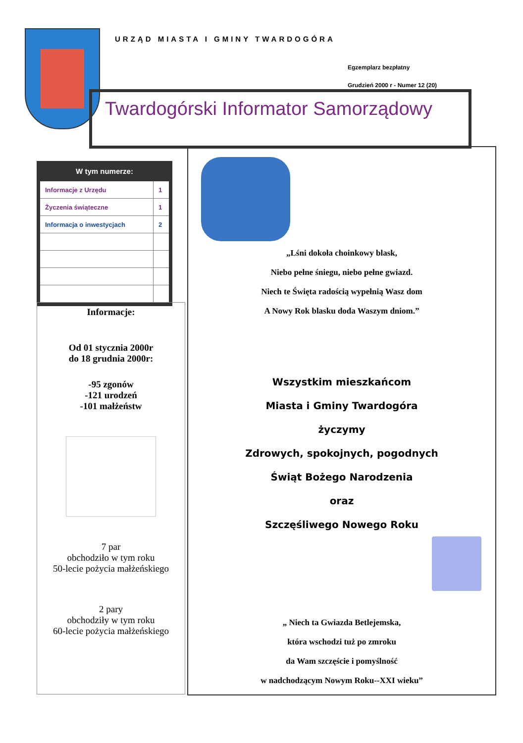URZĄD MIASTA I GMINY TWARDOGÓRA
Egzemplarz bezpłatny
Grudzień 2000 r - Numer 12 (20)
Twardogórski Informator Samorządowy
W tym numerze:
| Informacje z Urzędu | 1 |
| Życzenia świąteczne | 1 |
| Informacja o inwestycjach | 2 |
Informacje:
Od 01 stycznia 2000r
do 18 grudnia 2000r:
-95 zgonów
-121 urodzeń
-101 małżeństw
7 par
obchodziło w tym roku
50-lecie pożycia małżeńskiego
2 pary
obchodziły w tym roku
60-lecie pożycia małżeńskiego
„Lśni dokoła choinkowy blask,
Niebo pełne śniegu, niebo pełne gwiazd.
Niech te Święta radością wypełnią Wasz dom
A Nowy Rok blasku doda Waszym dniom.”
Wszystkim mieszkańcom
Miasta i Gminy Twardogóra
życzymy
Zdrowych, spokojnych, pogodnych
Świąt Bożego Narodzenia
oraz
Szczęśliwego Nowego Roku
„ Niech ta Gwiazda Betlejemska,
która wschodzi tuż po zmroku
da Wam szczęście i pomyślność
w nadchodzącym Nowym Roku--XXI wieku”